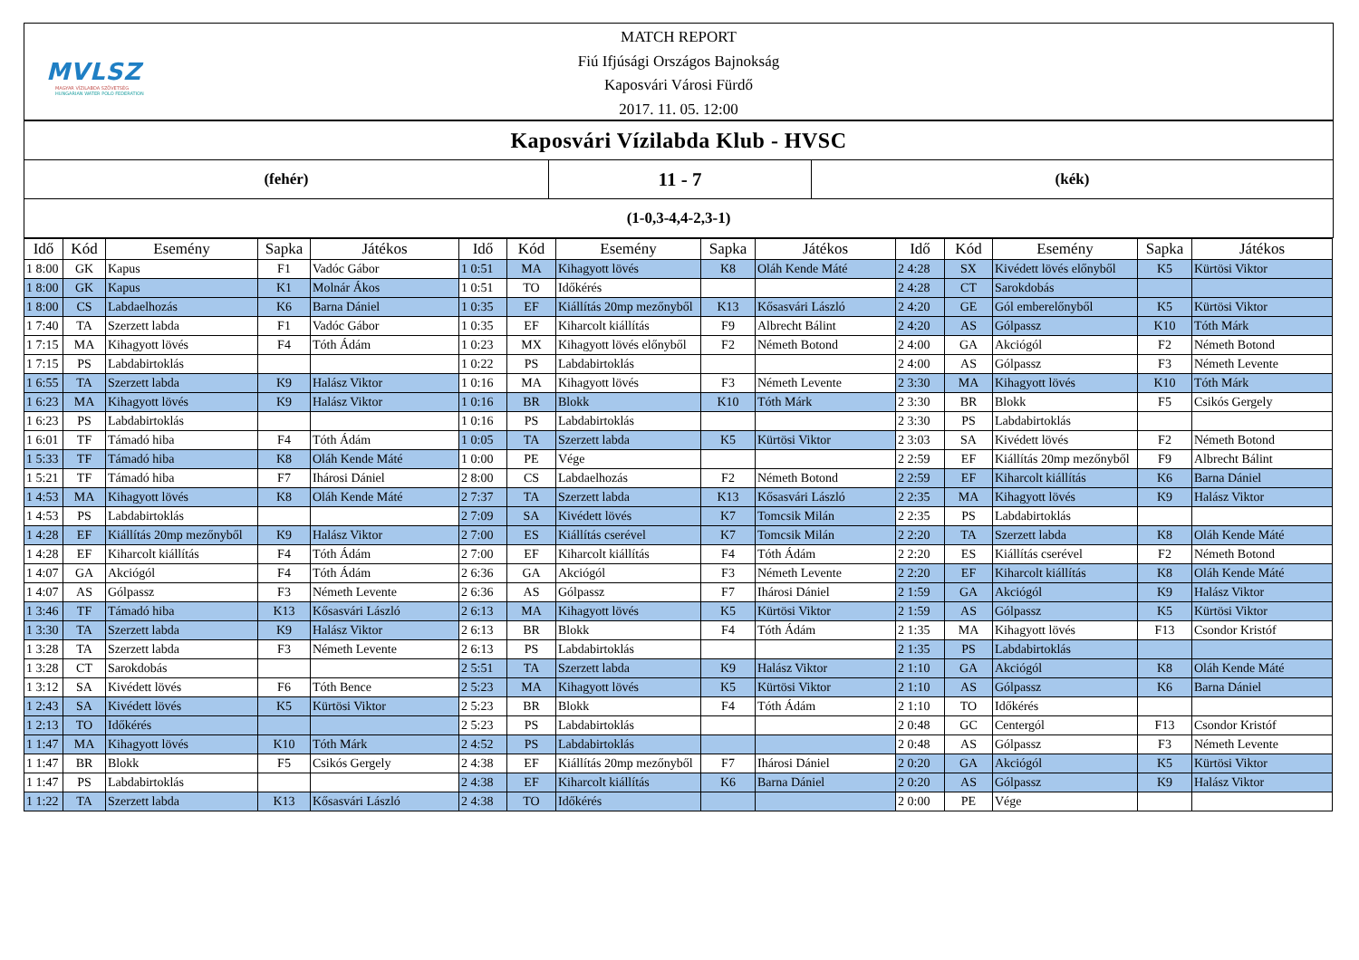MVLSZ
MAGYAR VÍZILABDA SZÖVETSÉG
HUNGARIAN WATER POLO FEDERATION
MATCH REPORT
Fiú Ifjúsági Országos Bajnokság
Kaposvári Városi Fürdő
2017. 11. 05. 12:00
Kaposvári Vízilabda Klub - HVSC
(fehér)
11 - 7
(kék)
(1-0,3-4,4-2,3-1)
| Idő | Kód | Esemény | Sapka | Játékos | Idő | Kód | Esemény | Sapka | Játékos | Idő | Kód | Esemény | Sapka | Játékos |
| --- | --- | --- | --- | --- | --- | --- | --- | --- | --- | --- | --- | --- | --- | --- |
| 1 8:00 | GK | Kapus | F1 | Vadóc Gábor | 1 0:51 | MA | Kihagyott lövés | K8 | Oláh Kende Máté | 2 4:28 | SX | Kivédett lövés előnyből | K5 | Kürtösi Viktor |
| 1 8:00 | GK | Kapus | K1 | Molnár Ákos | 1 0:51 | TO | Időkérés | | | 2 4:28 | CT | Sarokdobás | | |
| 1 8:00 | CS | Labdaelhozás | K6 | Barna Dániel | 1 0:35 | EF | Kiállítás 20mp mezőnyből | K13 | Kősasvári László | 2 4:20 | GE | Gól emberelőnyből | K5 | Kürtösi Viktor |
| 1 7:40 | TA | Szerzett labda | F1 | Vadóc Gábor | 1 0:35 | EF | Kiharcolt kiállítás | F9 | Albrecht Bálint | 2 4:20 | AS | Gólpassz | K10 | Tóth Márk |
| 1 7:15 | MA | Kihagyott lövés | F4 | Tóth Ádám | 1 0:23 | MX | Kihagyott lövés előnyből | F2 | Németh Botond | 2 4:00 | GA | Akciógól | F2 | Németh Botond |
| 1 7:15 | PS | Labdabirtoklás | | | 1 0:22 | PS | Labdabirtoklás | | | 2 4:00 | AS | Gólpassz | F3 | Németh Levente |
| 1 6:55 | TA | Szerzett labda | K9 | Halász Viktor | 1 0:16 | MA | Kihagyott lövés | F3 | Németh Levente | 2 3:30 | MA | Kihagyott lövés | K10 | Tóth Márk |
| 1 6:23 | MA | Kihagyott lövés | K9 | Halász Viktor | 1 0:16 | BR | Blokk | K10 | Tóth Márk | 2 3:30 | BR | Blokk | F5 | Csikós Gergely |
| 1 6:23 | PS | Labdabirtoklás | | | 1 0:16 | PS | Labdabirtoklás | | | 2 3:30 | PS | Labdabirtoklás | | |
| 1 6:01 | TF | Támadó hiba | F4 | Tóth Ádám | 1 0:05 | TA | Szerzett labda | K5 | Kürtösi Viktor | 2 3:03 | SA | Kivédett lövés | F2 | Németh Botond |
| 1 5:33 | TF | Támadó hiba | K8 | Oláh Kende Máté | 1 0:00 | PE | Vége | | | 2 2:59 | EF | Kiállítás 20mp mezőnyből | F9 | Albrecht Bálint |
| 1 5:21 | TF | Támadó hiba | F7 | Ihárosi Dániel | 2 8:00 | CS | Labdaelhozás | F2 | Németh Botond | 2 2:59 | EF | Kiharcolt kiállítás | K6 | Barna Dániel |
| 1 4:53 | MA | Kihagyott lövés | K8 | Oláh Kende Máté | 2 7:37 | TA | Szerzett labda | K13 | Kősasvári László | 2 2:35 | MA | Kihagyott lövés | K9 | Halász Viktor |
| 1 4:53 | PS | Labdabirtoklás | | | 2 7:09 | SA | Kivédett lövés | K7 | Tomcsik Milán | 2 2:35 | PS | Labdabirtoklás | | |
| 1 4:28 | EF | Kiállítás 20mp mezőnyből | K9 | Halász Viktor | 2 7:00 | ES | Kiállítás cserével | K7 | Tomcsik Milán | 2 2:20 | TA | Szerzett labda | K8 | Oláh Kende Máté |
| 1 4:28 | EF | Kiharcolt kiállítás | F4 | Tóth Ádám | 2 7:00 | EF | Kiharcolt kiállítás | F4 | Tóth Ádám | 2 2:20 | ES | Kiállítás cserével | F2 | Németh Botond |
| 1 4:07 | GA | Akciógól | F4 | Tóth Ádám | 2 6:36 | GA | Akciógól | F3 | Németh Levente | 2 2:20 | EF | Kiharcolt kiállítás | K8 | Oláh Kende Máté |
| 1 4:07 | AS | Gólpassz | F3 | Németh Levente | 2 6:36 | AS | Gólpassz | F7 | Ihárosi Dániel | 2 1:59 | GA | Akciógól | K9 | Halász Viktor |
| 1 3:46 | TF | Támadó hiba | K13 | Kősasvári László | 2 6:13 | MA | Kihagyott lövés | K5 | Kürtösi Viktor | 2 1:59 | AS | Gólpassz | K5 | Kürtösi Viktor |
| 1 3:30 | TA | Szerzett labda | K9 | Halász Viktor | 2 6:13 | BR | Blokk | F4 | Tóth Ádám | 2 1:35 | MA | Kihagyott lövés | F13 | Csondor Kristóf |
| 1 3:28 | TA | Szerzett labda | F3 | Németh Levente | 2 6:13 | PS | Labdabirtoklás | | | 2 1:35 | PS | Labdabirtoklás | | |
| 1 3:28 | CT | Sarokdobás | | | 2 5:51 | TA | Szerzett labda | K9 | Halász Viktor | 2 1:10 | GA | Akciógól | K8 | Oláh Kende Máté |
| 1 3:12 | SA | Kivédett lövés | F6 | Tóth Bence | 2 5:23 | MA | Kihagyott lövés | K5 | Kürtösi Viktor | 2 1:10 | AS | Gólpassz | K6 | Barna Dániel |
| 1 2:43 | SA | Kivédett lövés | K5 | Kürtösi Viktor | 2 5:23 | BR | Blokk | F4 | Tóth Ádám | 2 1:10 | TO | Időkérés | | |
| 1 2:13 | TO | Időkérés | | | 2 5:23 | PS | Labdabirtoklás | | | 2 0:48 | GC | Centergól | F13 | Csondor Kristóf |
| 1 1:47 | MA | Kihagyott lövés | K10 | Tóth Márk | 2 4:52 | PS | Labdabirtoklás | | | 2 0:48 | AS | Gólpassz | F3 | Németh Levente |
| 1 1:47 | BR | Blokk | F5 | Csikós Gergely | 2 4:38 | EF | Kiállítás 20mp mezőnyből | F7 | Ihárosi Dániel | 2 0:20 | GA | Akciógól | K5 | Kürtösi Viktor |
| 1 1:47 | PS | Labdabirtoklás | | | 2 4:38 | EF | Kiharcolt kiállítás | K6 | Barna Dániel | 2 0:20 | AS | Gólpassz | K9 | Halász Viktor |
| 1 1:22 | TA | Szerzett labda | K13 | Kősasvári László | 2 4:38 | TO | Időkérés | | | 2 0:00 | PE | Vége | | |